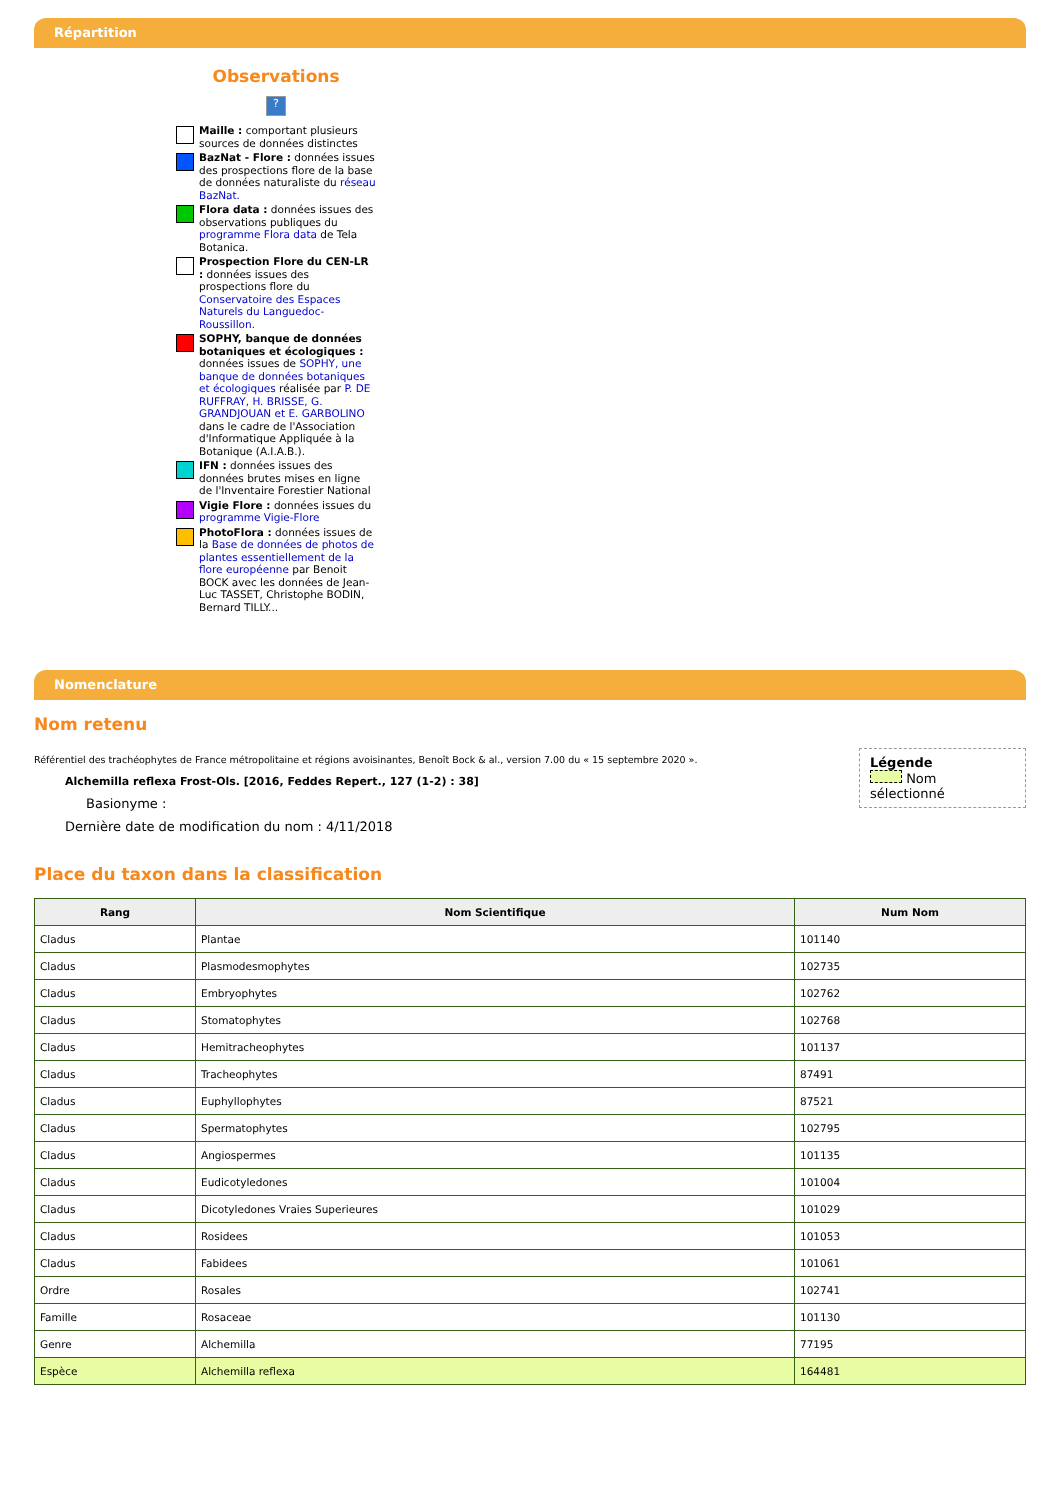Répartition
Observations
?
Maille : comportant plusieurs sources de données distinctes
BazNat - Flore : données issues des prospections flore de la base de données naturaliste du réseau BazNat.
Flora data : données issues des observations publiques du programme Flora data de Tela Botanica.
Prospection Flore du CEN-LR : données issues des prospections flore du Conservatoire des Espaces Naturels du Languedoc-Roussillon.
SOPHY, banque de données botaniques et écologiques : données issues de SOPHY, une banque de données botaniques et écologiques réalisée par P. DE RUFFRAY, H. BRISSE, G. GRANDJOUAN et E. GARBOLINO dans le cadre de l'Association d'Informatique Appliquée à la Botanique (A.I.A.B.).
IFN : données issues des données brutes mises en ligne de l'Inventaire Forestier National
Vigie Flore : données issues du programme Vigie-Flore
PhotoFlora : données issues de la Base de données de photos de plantes essentiellement de la flore européenne par Benoit BOCK avec les données de Jean-Luc TASSET, Christophe BODIN, Bernard TILLY...
Nomenclature
Nom retenu
Légende
Nom sélectionné
Référentiel des trachéophytes de France métropolitaine et régions avoisinantes, Benoît Bock & al., version 7.00 du « 15 septembre 2020 ».
Alchemilla reflexa Frost-Ols. [2016, Feddes Repert., 127 (1-2) : 38]
Basionyme :
Dernière date de modification du nom : 4/11/2018
Place du taxon dans la classification
| Rang | Nom Scientifique | Num Nom |
| --- | --- | --- |
| Cladus | Plantae | 101140 |
| Cladus | Plasmodesmophytes | 102735 |
| Cladus | Embryophytes | 102762 |
| Cladus | Stomatophytes | 102768 |
| Cladus | Hemitracheophytes | 101137 |
| Cladus | Tracheophytes | 87491 |
| Cladus | Euphyllophytes | 87521 |
| Cladus | Spermatophytes | 102795 |
| Cladus | Angiospermes | 101135 |
| Cladus | Eudicotyledones | 101004 |
| Cladus | Dicotyledones Vraies Superieures | 101029 |
| Cladus | Rosidees | 101053 |
| Cladus | Fabidees | 101061 |
| Ordre | Rosales | 102741 |
| Famille | Rosaceae | 101130 |
| Genre | Alchemilla | 77195 |
| Espèce | Alchemilla reflexa | 164481 |